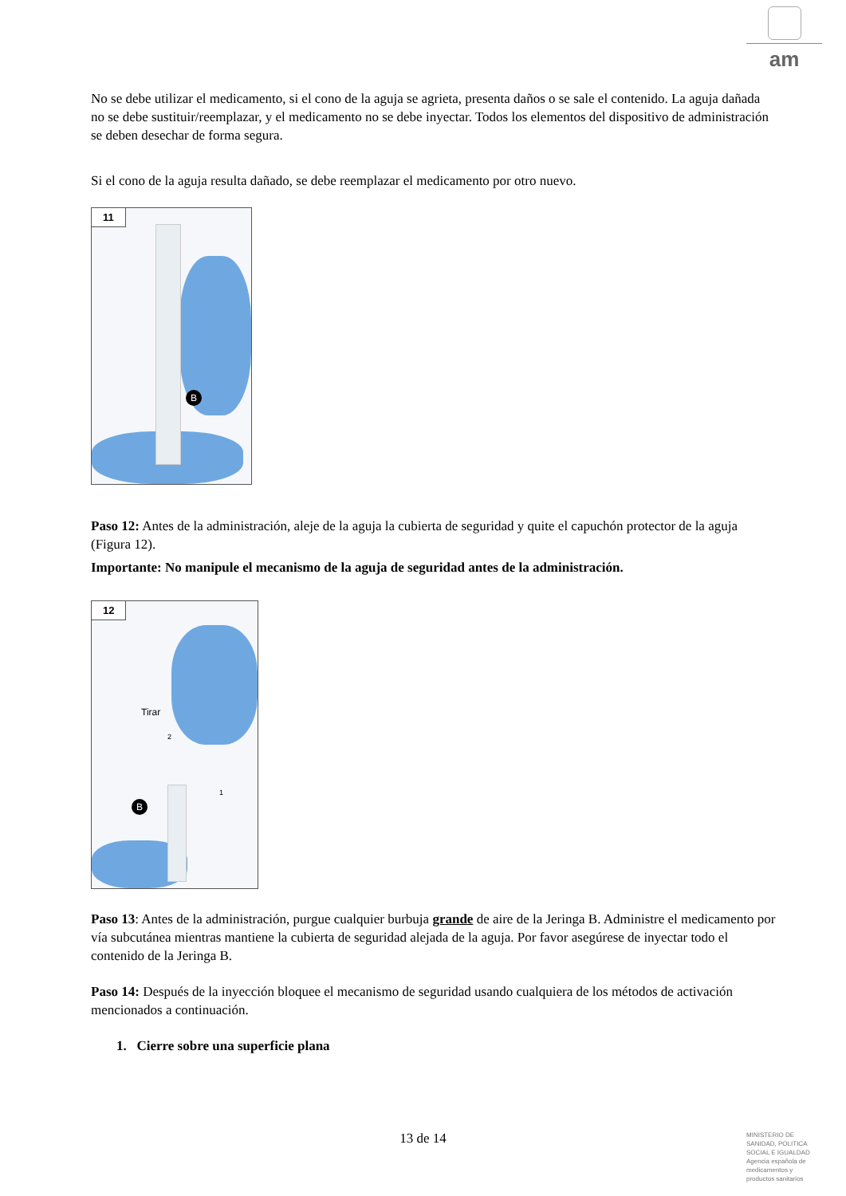am
No se debe utilizar el medicamento, si el cono de la aguja se agrieta, presenta daños o se sale el contenido. La aguja dañada no se debe sustituir/reemplazar, y el medicamento no se debe inyectar. Todos los elementos del dispositivo de administración se deben desechar de forma segura.
Si el cono de la aguja resulta dañado, se debe reemplazar el medicamento por otro nuevo.
11
B
Paso 12: Antes de la administración, aleje de la aguja la cubierta de seguridad y quite el capuchón protector de la aguja (Figura 12).
Importante: No manipule el mecanismo de la aguja de seguridad antes de la administración.
12
Tirar
2
1
B
Paso 13: Antes de la administración, purgue cualquier burbuja grande de aire de la Jeringa B. Administre el medicamento por vía subcutánea mientras mantiene la cubierta de seguridad alejada de la aguja. Por favor asegúrese de inyectar todo el contenido de la Jeringa B.
Paso 14: Después de la inyección bloquee el mecanismo de seguridad usando cualquiera de los métodos de activación mencionados a continuación.
1. Cierre sobre una superficie plana
13 de 14
MINISTERIO DE
SANIDAD, POLITICA
SOCIAL E IGUALDAD
Agencia española de
medicamentos y
productos sanitarios